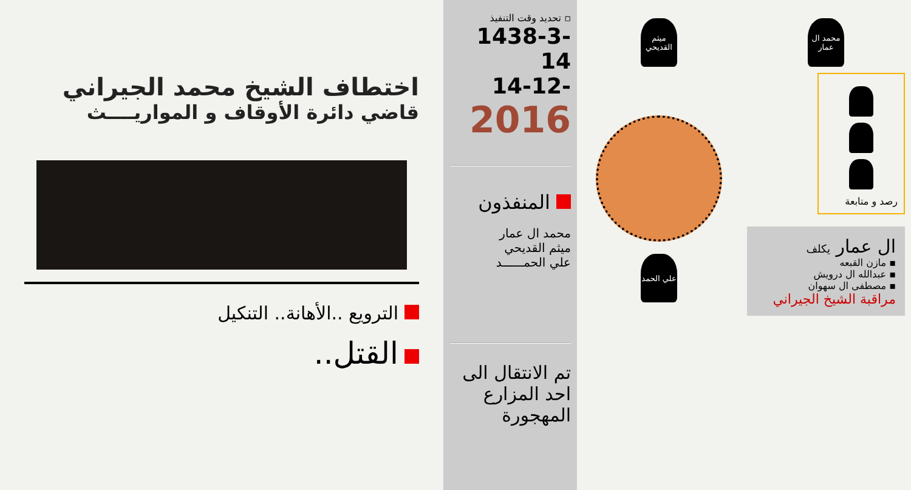محمد ال عمار
رصد و متابعة
ال عمار يكلف
▪ مازن القبعه
▪ عبدالله ال درويش
▪ مصطفى ال سهوان
مراقبة الشيخ الجيراني
ميثم القديحي
علي الحمد
▫ تحديد وقت التنفيذ
1438-3-14
14-12-2016
المنفذون
محمد ال عمار
ميثم القديحي
علي الحمــــــد
تم الانتقال الى احد المزارع المهجورة
اختطاف الشيخ محمد الجيراني
قاضي دائرة الأوقاف و المواريــــث
الترويع ..الأهانة.. التنكيل
القتل..